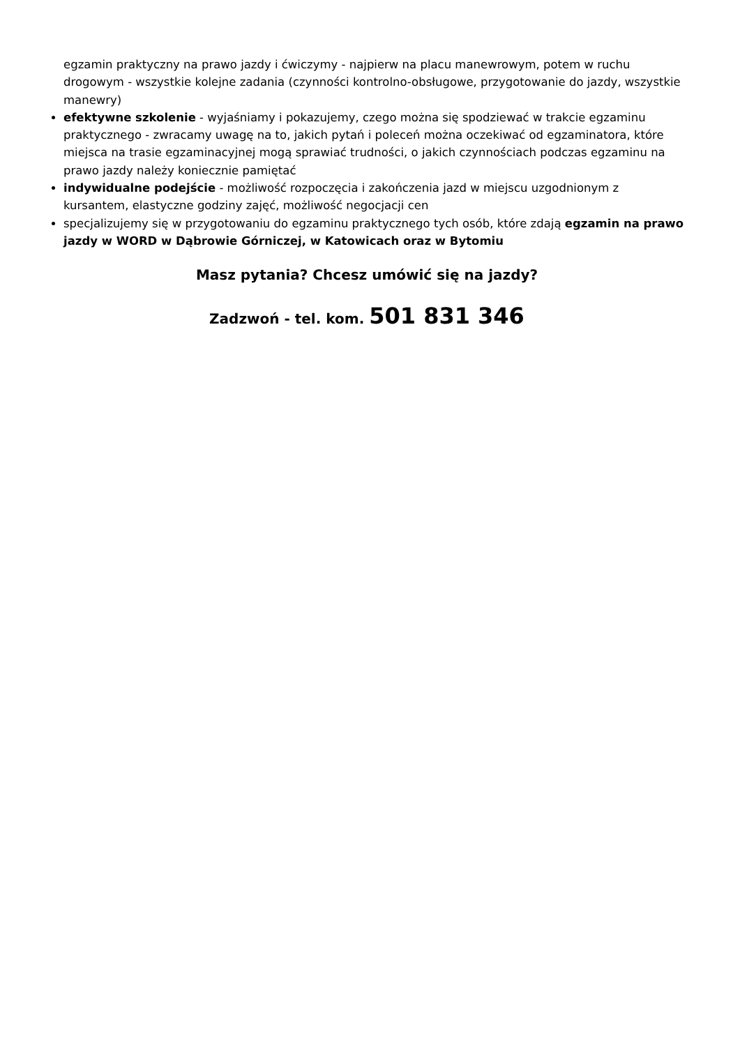egzamin praktyczny na prawo jazdy i ćwiczymy - najpierw na placu manewrowym, potem w ruchu drogowym - wszystkie kolejne zadania (czynności kontrolno-obsługowe, przygotowanie do jazdy, wszystkie manewry)
efektywne szkolenie - wyjaśniamy i pokazujemy, czego można się spodziewać w trakcie egzaminu praktycznego - zwracamy uwagę na to, jakich pytań i poleceń można oczekiwać od egzaminatora, które miejsca na trasie egzaminacyjnej mogą sprawiać trudności, o jakich czynnościach podczas egzaminu na prawo jazdy należy koniecznie pamiętać
indywidualne podejście - możliwość rozpoczęcia i zakończenia jazd w miejscu uzgodnionym z kursantem, elastyczne godziny zajęć, możliwość negocjacji cen
specjalizujemy się w przygotowaniu do egzaminu praktycznego tych osób, które zdają egzamin na prawo jazdy w WORD w Dąbrowie Górniczej, w Katowicach oraz w Bytomiu
Masz pytania? Chcesz umówić się na jazdy?
Zadzwoń - tel. kom. 501 831 346